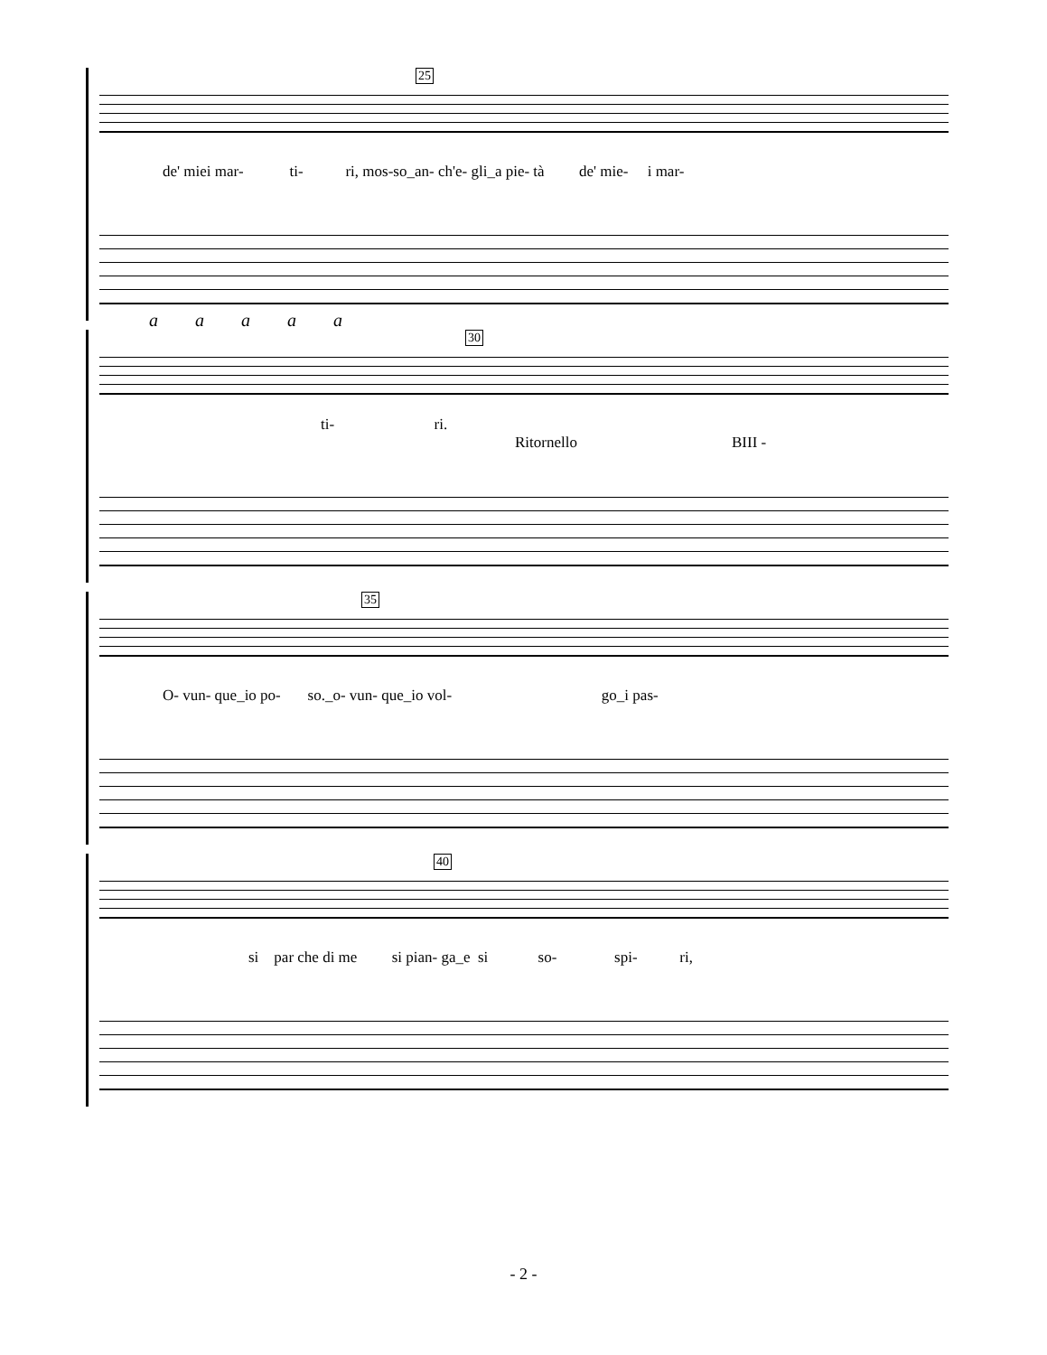25
de' miei mar- ti- ri, mos-so_an- ch'e- gli_a pie- tà de' mie- i mar-
a a a a a
30
ti- ri.
Ritornello BIII -
35
O- vun- que_io po- so._o- vun- que_io vol- go_i pas-
40
si par che di me si pian- ga_e si so- spi- ri,
- 2 -